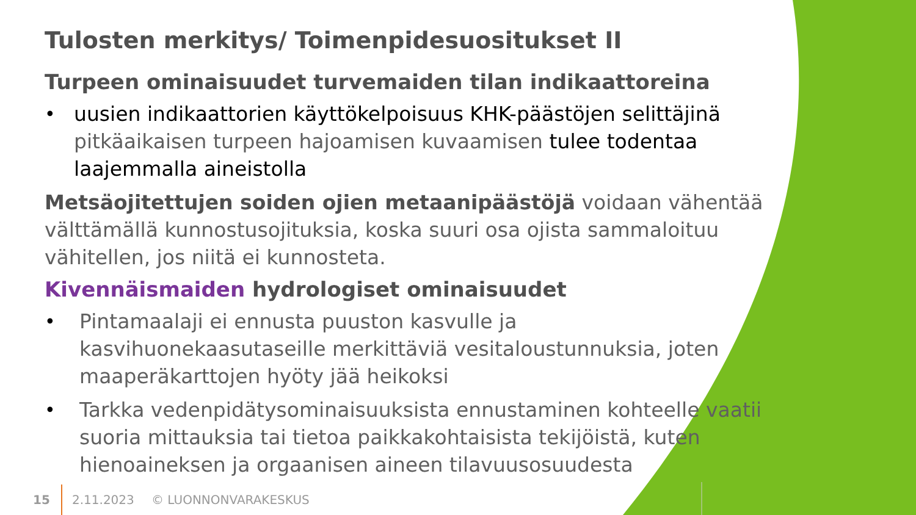Tulosten merkitys/ Toimenpidesuositukset II
Turpeen ominaisuudet turvemaiden tilan indikaattoreina
• uusien indikaattorien käyttökelpoisuus KHK-päästöjen selittäjinä pitkäaikaisen turpeen hajoamisen kuvaamisen tulee todentaa laajemmalla aineistolla
Metsäojitettujen soiden ojien metaanipäästöjä voidaan vähentää välttämällä kunnostusojituksia, koska suuri osa ojista sammaloituu vähitellen, jos niitä ei kunnosteta.
Kivennäismaiden hydrologiset ominaisuudet
• Pintamaalaji ei ennusta puuston kasvulle ja kasvihuonekaasutaseille merkittäviä vesitaloustunnuksia, joten maaperäkarttojen hyöty jää heikoksi
• Tarkka vedenpidätysominaisuuksista ennustaminen kohteelle vaatii suoria mittauksia tai tietoa paikkakohtaisista tekijöistä, kuten hienoaineksen ja orgaanisen aineen tilavuusosuudesta
15 2.11.2023 © LUONNONVARAKESKUS